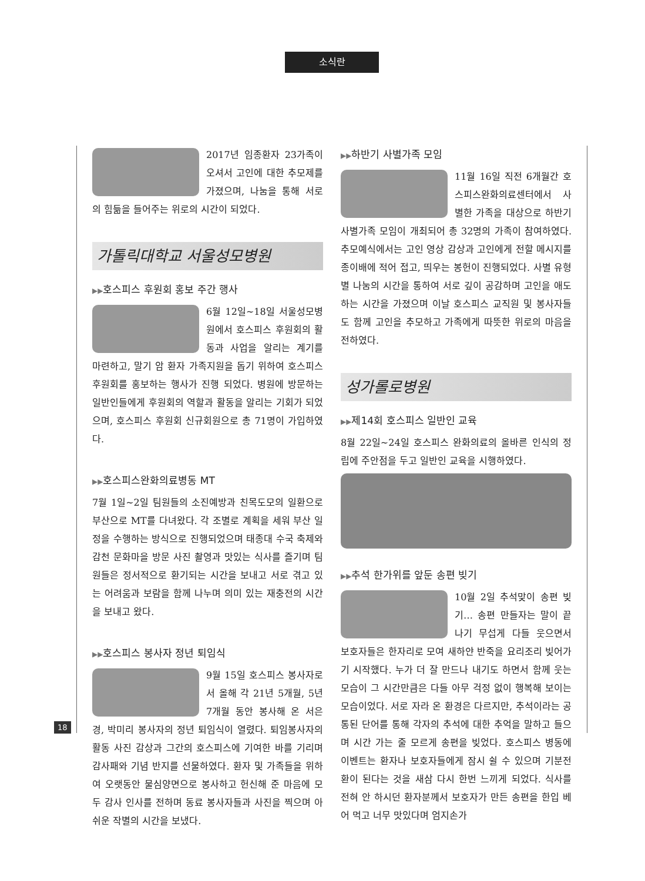소식란
2017년 임종환자 23가족이 오셔서 고인에 대한 추모제를 가졌으며, 나눔을 통해 서로의 힘듦을 들어주는 위로의 시간이 되었다.
가톨릭대학교 서울성모병원
▶▶호스피스 후원회 홍보 주간 행사
6월 12일~18일 서울성모병원에서 호스피스 후원회의 활동과 사업을 알리는 계기를 마련하고, 말기 암 환자 가족지원을 돕기 위하여 호스피스 후원회를 홍보하는 행사가 진행 되었다. 병원에 방문하는 일반인들에게 후원회의 역할과 활동을 알리는 기회가 되었으며, 호스피스 후원회 신규회원으로 총 71명이 가입하였다.
▶▶호스피스완화의료병동 MT
7월 1일~2일 팀원들의 소진예방과 친목도모의 일환으로 부산으로 MT를 다녀왔다. 각 조별로 계획을 세워 부산 일정을 수행하는 방식으로 진행되었으며 태종대 수국 축제와 감천 문화마을 방문 사진 촬영과 맛있는 식사를 즐기며 팀원들은 정서적으로 환기되는 시간을 보내고 서로 겪고 있는 어려움과 보람을 함께 나누며 의미 있는 재충전의 시간을 보내고 왔다.
▶▶호스피스 봉사자 정년 퇴임식
9월 15일 호스피스 봉사자로서 올해 각 21년 5개월, 5년 7개월 동안 봉사해 온 서은경, 박미리 봉사자의 정년 퇴임식이 열렸다. 퇴임봉사자의 활동 사진 감상과 그간의 호스피스에 기여한 바를 기리며 감사패와 기념 반지를 선물하였다. 환자 및 가족들을 위하여 오랫동안 물심양면으로 봉사하고 헌신해 준 마음에 모두 감사 인사를 전하며 동료 봉사자들과 사진을 찍으며 아쉬운 작별의 시간을 보냈다.
▶▶하반기 사별가족 모임
11월 16일 직전 6개월간 호스피스완화의료센터에서 사별한 가족을 대상으로 하반기 사별가족 모임이 개최되어 총 32명의 가족이 참여하였다. 추모예식에서는 고인 영상 감상과 고인에게 전할 메시지를 종이배에 적어 접고, 띄우는 봉헌이 진행되었다. 사별 유형별 나눔의 시간을 통하여 서로 깊이 공감하며 고인을 애도하는 시간을 가졌으며 이날 호스피스 교직원 및 봉사자들도 함께 고인을 추모하고 가족에게 따뜻한 위로의 마음을 전하였다.
성가롤로병원
▶▶제14회 호스피스 일반인 교육
8월 22일~24일 호스피스 완화의료의 올바른 인식의 정립에 주안점을 두고 일반인 교육을 시행하였다.
▶▶추석 한가위를 앞둔 송편 빚기
10월 2일 추석맞이 송편 빚기… 송편 만들자는 말이 끝나기 무섭게 다들 웃으면서 보호자들은 한자리로 모여 새하얀 반죽을 요리조리 빚어가기 시작했다. 누가 더 잘 만드나 내기도 하면서 함께 웃는 모습이 그 시간만큼은 다들 아무 걱정 없이 행복해 보이는 모습이었다. 서로 자라 온 환경은 다르지만, 추석이라는 공통된 단어를 통해 각자의 추석에 대한 추억을 말하고 들으며 시간 가는 줄 모르게 송편을 빚었다. 호스피스 병동에 이벤트는 환자나 보호자들에게 잠시 쉴 수 있으며 기분전환이 된다는 것을 새삼 다시 한번 느끼게 되었다. 식사를 전혀 안 하시던 환자분께서 보호자가 만든 송편을 한입 베어 먹고 너무 맛있다며 엄지손가
18